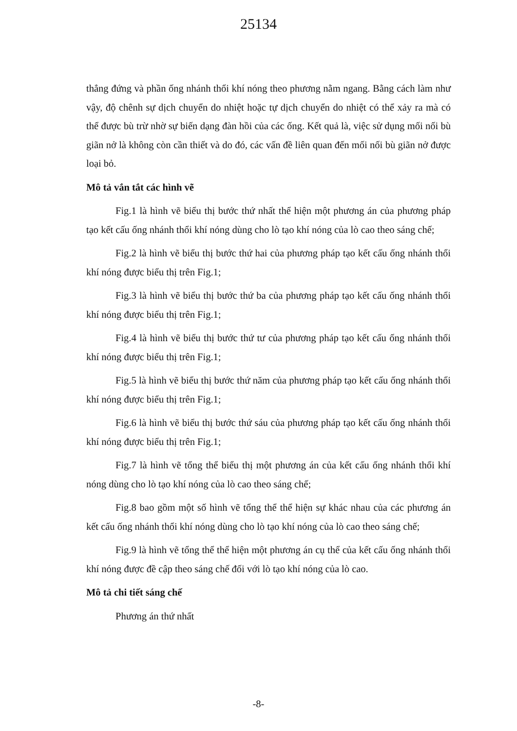25134
thẳng đứng và phần ống nhánh thổi khí nóng theo phương nằm ngang. Bằng cách làm như vậy, độ chênh sự dịch chuyển do nhiệt hoặc tự dịch chuyển do nhiệt có thể xảy ra mà có thể được bù trừ nhờ sự biến dạng đàn hồi của các ống. Kết quả là, việc sử dụng mối nối bù giãn nở là không còn cần thiết và do đó, các vấn đề liên quan đến mối nối bù giãn nở được loại bỏ.
Mô tả vắn tắt các hình vẽ
Fig.1 là hình vẽ biểu thị bước thứ nhất thể hiện một phương án của phương pháp tạo kết cấu ống nhánh thổi khí nóng dùng cho lò tạo khí nóng của lò cao theo sáng chế;
Fig.2 là hình vẽ biểu thị bước thứ hai của phương pháp tạo kết cấu ống nhánh thổi khí nóng được biểu thị trên Fig.1;
Fig.3 là hình vẽ biểu thị bước thứ ba của phương pháp tạo kết cấu ống nhánh thổi khí nóng được biểu thị trên Fig.1;
Fig.4 là hình vẽ biểu thị bước thứ tư của phương pháp tạo kết cấu ống nhánh thổi khí nóng được biểu thị trên Fig.1;
Fig.5 là hình vẽ biểu thị bước thứ năm của phương pháp tạo kết cấu ống nhánh thổi khí nóng được biểu thị trên Fig.1;
Fig.6 là hình vẽ biểu thị bước thứ sáu của phương pháp tạo kết cấu ống nhánh thổi khí nóng được biểu thị trên Fig.1;
Fig.7 là hình vẽ tổng thể biểu thị một phương án của kết cấu ống nhánh thổi khí nóng dùng cho lò tạo khí nóng của lò cao theo sáng chế;
Fig.8 bao gồm một số hình vẽ tổng thể thể hiện sự khác nhau của các phương án kết cấu ống nhánh thổi khí nóng dùng cho lò tạo khí nóng của lò cao theo sáng chế;
Fig.9 là hình vẽ tổng thể thể hiện một phương án cụ thể của kết cấu ống nhánh thổi khí nóng được đề cập theo sáng chế đối với lò tạo khí nóng của lò cao.
Mô tả chi tiết sáng chế
Phương án thứ nhất
-8-